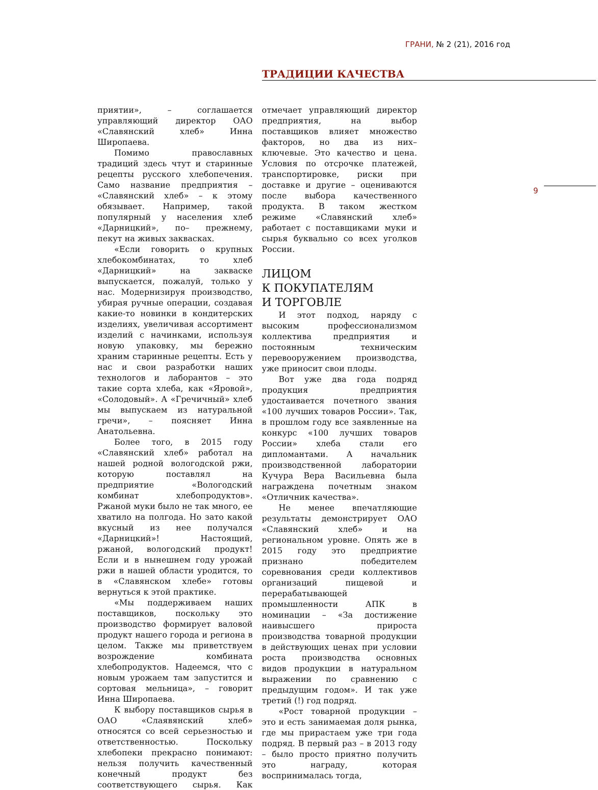ГРАНИ, № 2 (21), 2016 год
ТРАДИЦИИ КАЧЕСТВА
9
приятии», – соглашается управляющий директор ОАО «Славянский хлеб» Инна Широпаева.
Помимо православных традиций здесь чтут и старинные рецепты русского хлебопечения. Само название предприятия – «Славянский хлеб» – к этому обязывает. Например, такой популярный у населения хлеб «Дарницкий», по– прежнему, пекут на живых заквасках.
«Если говорить о крупных хлебокомбинатах, то хлеб «Дарницкий» на закваске выпускается, пожалуй, только у нас. Модернизируя производство, убирая ручные операции, создавая какие-то новинки в кондитерских изделиях, увеличивая ассортимент изделий с начинками, используя новую упаковку, мы бережно храним старинные рецепты. Есть у нас и свои разработки наших технологов и лаборантов – это такие сорта хлеба, как «Яровой», «Солодовый». А «Гречичный» хлеб мы выпускаем из натуральной гречи», – поясняет Инна Анатольевна.
Более того, в 2015 году «Славянский хлеб» работал на нашей родной вологодской ржи, которую поставлял на предприятие «Вологодский комбинат хлебопродуктов». Ржаной муки было не так много, ее хватило на полгода. Но зато какой вкусный из нее получался «Дарницкий»! Настоящий, ржаной, вологодский продукт! Если и в нынешнем году урожай ржи в нашей области уродится, то в «Славянском хлебе» готовы вернуться к этой практике.
«Мы поддерживаем наших поставщиков, поскольку это производство формирует валовой продукт нашего города и региона в целом. Также мы приветствуем возрождение комбината хлебопродуктов. Надеемся, что с новым урожаем там запустится и сортовая мельница», – говорит Инна Широпаева.
К выбору поставщиков сырья в ОАО «Слаявянский хлеб» относятся со всей серьезностью и ответственностью. Поскольку хлебопеки прекрасно понимают: нельзя получить качественный конечный продукт без соответствующего сырья. Как отмечает управляющий директор предприятия, на выбор поставщиков влияет множество факторов, но два из них– ключевые. Это качество и цена. Условия по отсрочке платежей, транспортировке, риски при доставке и другие – оцениваются после выбора качественного продукта. В таком жестком режиме «Славянский хлеб» работает с поставщиками муки и сырья буквально со всех уголков России.
ЛИЦОМ
К ПОКУПАТЕЛЯМ
И ТОРГОВЛЕ
И этот подход, наряду с высоким профессионализмом коллектива предприятия и постоянным техническим перевооружением производства, уже приносит свои плоды.
Вот уже два года подряд продукция предприятия удостаивается почетного звания «100 лучших товаров России». Так, в прошлом году все заявленные на конкурс «100 лучших товаров России» хлеба стали его дипломантами. А начальник производственной лаборатории Кучура Вера Васильевна была награждена почетным знаком «Отличник качества».
Не менее впечатляющие результаты демонстрирует ОАО «Славянский хлеб» и на региональном уровне. Опять же в 2015 году это предприятие признано победителем соревнования среди коллективов организаций пищевой и перерабатывающей промышленности АПК в номинации – «За достижение наивысшего прироста производства товарной продукции в действующих ценах при условии роста производства основных видов продукции в натуральном выражении по сравнению с предыдущим годом». И так уже третий (!) год подряд.
«Рост товарной продукции – это и есть занимаемая доля рынка, где мы прирастаем уже три года подряд. В первый раз – в 2013 году – было просто приятно получить это награду, которая воспринималась тогда,